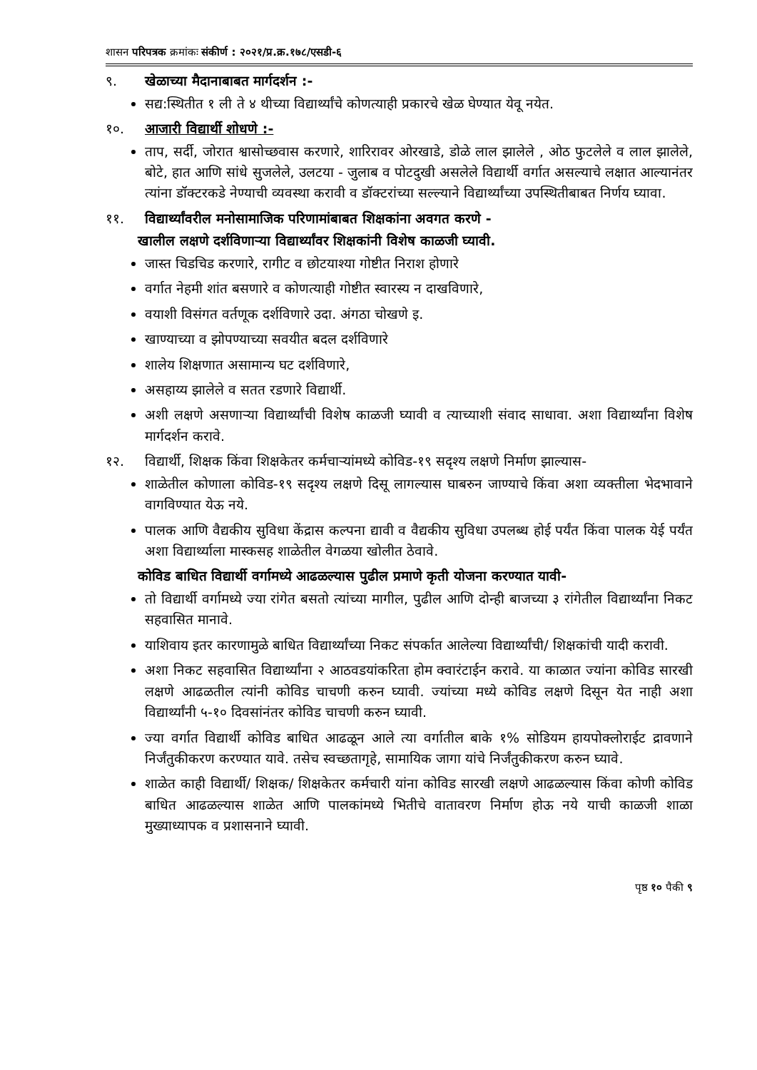शासन परिपत्रक क्रमांकः संकीर्ण : २०२१/प्र.क्र.१७८/एसडी-६
९. खेळाच्या मैदानाबाबत मार्गदर्शन :-
सद्य:स्थितीत १ ली ते ४ थीच्या विद्यार्थ्यांचे कोणत्याही प्रकारचे खेळ घेण्यात येवू नयेत.
१०. आजारी विद्यार्थी शोधणे :-
ताप, सर्दी, जोरात श्वासोच्छवास करणारे, शारिरावर ओरखाडे, डोळे लाल झालेले , ओठ फुटलेले व लाल झालेले, बोटे, हात आणि सांधे सुजलेले, उलटया - जुलाब व पोटदुखी असलेले विद्यार्थी वर्गात असल्याचे लक्षात आल्यानंतर त्यांना डॉक्टरकडे नेण्याची व्यवस्था करावी व डॉक्टरांच्या सल्ल्याने विद्यार्थ्यांच्या उपस्थितीबाबत निर्णय घ्यावा.
११. विद्यार्थ्यांवरील मनोसामाजिक परिणामांबाबत शिक्षकांना अवगत करणे -
खालील लक्षणे दर्शविणाऱ्या विद्यार्थ्यांवर शिक्षकांनी विशेष काळजी घ्यावी.
जास्त चिडचिड करणारे, रागीट व छोटयाश्या गोष्टीत निराश होणारे
वर्गात नेहमी शांत बसणारे व कोणत्याही गोष्टीत स्वारस्य न दाखविणारे,
वयाशी विसंगत वर्तणूक दर्शविणारे उदा. अंगठा चोखणे इ.
खाण्याच्या व झोपण्याच्या सवयीत बदल दर्शविणारे
शालेय शिक्षणात असामान्य घट दर्शविणारे,
असहाय्य झालेले व सतत रडणारे विद्यार्थी.
अशी लक्षणे असणाऱ्या विद्यार्थ्यांची विशेष काळजी घ्यावी व त्याच्याशी संवाद साधावा. अशा विद्यार्थ्यांना विशेष मार्गदर्शन करावे.
१२. विद्यार्थी, शिक्षक किंवा शिक्षकेतर कर्मचाऱ्यांमध्ये कोविड-१९ सदृश्य लक्षणे निर्माण झाल्यास-
शाळेतील कोणाला कोविड-१९ सदृश्य लक्षणे दिसू लागल्यास घाबरुन जाण्याचे किंवा अशा व्यक्तीला भेदभावाने वागविण्यात येऊ नये.
पालक आणि वैद्यकीय सुविधा केंद्रास कल्पना द्यावी व वैद्यकीय सुविधा उपलब्ध होई पर्यंत किंवा पालक येई पर्यंत अशा विद्यार्थ्याला मास्कसह शाळेतील वेगळया खोलीत ठेवावे.
कोविड बाधित विद्यार्थी वर्गामध्ये आढळल्यास पुढील प्रमाणे कृती योजना करण्यात यावी-
तो विद्यार्थी वर्गामध्ये ज्या रांगेत बसतो त्यांच्या मागील, पुढील आणि दोन्ही बाजच्या ३ रांगेतील विद्यार्थ्यांना निकट सहवासित मानावे.
याशिवाय इतर कारणामुळे बाधित विद्यार्थ्यांच्या निकट संपर्कात आलेल्या विद्यार्थ्यांची/ शिक्षकांची यादी करावी.
अशा निकट सहवासित विद्यार्थ्यांना २ आठवडयांकरिता होम क्वारंटाईन करावे. या काळात ज्यांना कोविड सारखी लक्षणे आढळतील त्यांनी कोविड चाचणी करुन घ्यावी. ज्यांच्या मध्ये कोविड लक्षणे दिसून येत नाही अशा विद्यार्थ्यांनी ५-१० दिवसांनंतर कोविड चाचणी करुन घ्यावी.
ज्या वर्गात विद्यार्थी कोविड बाधित आढळून आले त्या वर्गातील बाके १% सोडियम हायपोक्लोराईट द्रावणाने निर्जंतुकीकरण करण्यात यावे. तसेच स्वच्छतागृहे, सामायिक जागा यांचे निर्जंतुकीकरण करुन घ्यावे.
शाळेत काही विद्यार्थी/ शिक्षक/ शिक्षकेतर कर्मचारी यांना कोविड सारखी लक्षणे आढळल्यास किंवा कोणी कोविड बाधित आढळल्यास शाळेत आणि पालकांमध्ये भितीचे वातावरण निर्माण होऊ नये याची काळजी शाळा मुख्याध्यापक व प्रशासनाने घ्यावी.
पृष्ठ १० पैकी ९